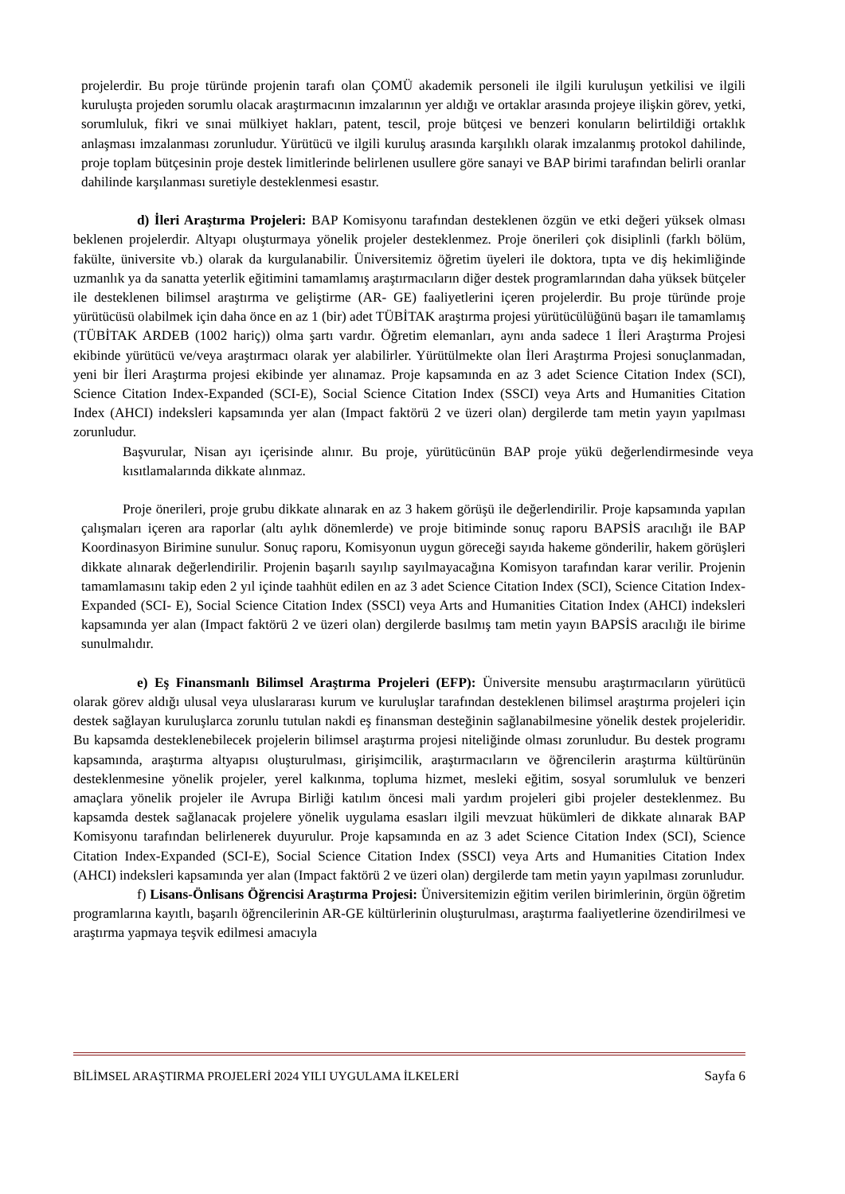projelerdir. Bu proje türünde projenin tarafı olan ÇOMÜ akademik personeli ile ilgili kuruluşun yetkilisi ve ilgili kuruluşta projeden sorumlu olacak araştırmacının imzalarının yer aldığı ve ortaklar arasında projeye ilişkin görev, yetki, sorumluluk, fikri ve sınai mülkiyet hakları, patent, tescil, proje bütçesi ve benzeri konuların belirtildiği ortaklık anlaşması imzalanması zorunludur. Yürütücü ve ilgili kuruluş arasında karşılıklı olarak imzalanmış protokol dahilinde, proje toplam bütçesinin proje destek limitlerinde belirlenen usullere göre sanayi ve BAP birimi tarafından belirli oranlar dahilinde karşılanması suretiyle desteklenmesi esastır.
d) İleri Araştırma Projeleri: BAP Komisyonu tarafından desteklenen özgün ve etki değeri yüksek olması beklenen projelerdir. Altyapı oluşturmaya yönelik projeler desteklenmez. Proje önerileri çok disiplinli (farklı bölüm, fakülte, üniversite vb.) olarak da kurgulanabilir. Üniversitemiz öğretim üyeleri ile doktora, tıpta ve diş hekimliğinde uzmanlık ya da sanatta yeterlik eğitimini tamamlamış araştırmacıların diğer destek programlarından daha yüksek bütçeler ile desteklenen bilimsel araştırma ve geliştirme (AR- GE) faaliyetlerini içeren projelerdir. Bu proje türünde proje yürütücüsü olabilmek için daha önce en az 1 (bir) adet TÜBİTAK araştırma projesi yürütücülüğünü başarı ile tamamlamış (TÜBİTAK ARDEB (1002 hariç)) olma şartı vardır. Öğretim elemanları, aynı anda sadece 1 İleri Araştırma Projesi ekibinde yürütücü ve/veya araştırmacı olarak yer alabilirler. Yürütülmekte olan İleri Araştırma Projesi sonuçlanmadan, yeni bir İleri Araştırma projesi ekibinde yer alınamaz. Proje kapsamında en az 3 adet Science Citation Index (SCI), Science Citation Index-Expanded (SCI-E), Social Science Citation Index (SSCI) veya Arts and Humanities Citation Index (AHCI) indeksleri kapsamında yer alan (Impact faktörü 2 ve üzeri olan) dergilerde tam metin yayın yapılması zorunludur.
Başvurular, Nisan ayı içerisinde alınır. Bu proje, yürütücünün BAP proje yükü değerlendirmesinde veya kısıtlamalarında dikkate alınmaz.
Proje önerileri, proje grubu dikkate alınarak en az 3 hakem görüşü ile değerlendirilir. Proje kapsamında yapılan çalışmaları içeren ara raporlar (altı aylık dönemlerde) ve proje bitiminde sonuç raporu BAPSİS aracılığı ile BAP Koordinasyon Birimine sunulur. Sonuç raporu, Komisyonun uygun göreceği sayıda hakeme gönderilir, hakem görüşleri dikkate alınarak değerlendirilir. Projenin başarılı sayılıp sayılmayacağına Komisyon tarafından karar verilir. Projenin tamamlamasını takip eden 2 yıl içinde taahhüt edilen en az 3 adet Science Citation Index (SCI), Science Citation Index-Expanded (SCI- E), Social Science Citation Index (SSCI) veya Arts and Humanities Citation Index (AHCI) indeksleri kapsamında yer alan (Impact faktörü 2 ve üzeri olan) dergilerde basılmış tam metin yayın BAPSİS aracılığı ile birime sunulmalıdır.
e) Eş Finansmanlı Bilimsel Araştırma Projeleri (EFP): Üniversite mensubu araştırmacıların yürütücü olarak görev aldığı ulusal veya uluslararası kurum ve kuruluşlar tarafından desteklenen bilimsel araştırma projeleri için destek sağlayan kuruluşlarca zorunlu tutulan nakdi eş finansman desteğinin sağlanabilmesine yönelik destek projeleridir. Bu kapsamda desteklenebilecek projelerin bilimsel araştırma projesi niteliğinde olması zorunludur. Bu destek programı kapsamında, araştırma altyapısı oluşturulması, girişimcilik, araştırmacıların ve öğrencilerin araştırma kültürünün desteklenmesine yönelik projeler, yerel kalkınma, topluma hizmet, mesleki eğitim, sosyal sorumluluk ve benzeri amaçlara yönelik projeler ile Avrupa Birliği katılım öncesi mali yardım projeleri gibi projeler desteklenmez. Bu kapsamda destek sağlanacak projelere yönelik uygulama esasları ilgili mevzuat hükümleri de dikkate alınarak BAP Komisyonu tarafından belirlenerek duyurulur. Proje kapsamında en az 3 adet Science Citation Index (SCI), Science Citation Index-Expanded (SCI-E), Social Science Citation Index (SSCI) veya Arts and Humanities Citation Index (AHCI) indeksleri kapsamında yer alan (Impact faktörü 2 ve üzeri olan) dergilerde tam metin yayın yapılması zorunludur.
f) Lisans-Önlisans Öğrencisi Araştırma Projesi: Üniversitemizin eğitim verilen birimlerinin, örgün öğretim programlarına kayıtlı, başarılı öğrencilerinin AR-GE kültürlerinin oluşturulması, araştırma faaliyetlerine özendirilmesi ve araştırma yapmaya teşvik edilmesi amacıyla
BİLİMSEL ARAŞTIRMA PROJELERİ 2024 YILI UYGULAMA İLKELERİ Sayfa 6